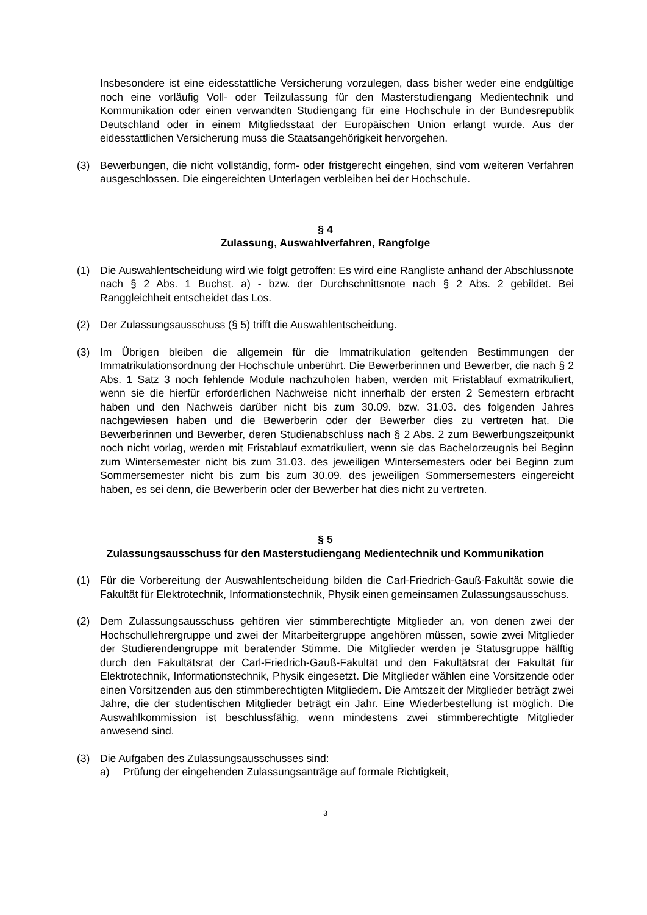Insbesondere ist eine eidesstattliche Versicherung vorzulegen, dass bisher weder eine endgültige noch eine vorläufig Voll- oder Teilzulassung für den Masterstudiengang Medientechnik und Kommunikation oder einen verwandten Studiengang für eine Hochschule in der Bundesrepublik Deutschland oder in einem Mitgliedsstaat der Europäischen Union erlangt wurde. Aus der eidesstattlichen Versicherung muss die Staatsangehörigkeit hervorgehen.
(3) Bewerbungen, die nicht vollständig, form- oder fristgerecht eingehen, sind vom weiteren Verfahren ausgeschlossen. Die eingereichten Unterlagen verbleiben bei der Hochschule.
§ 4
Zulassung, Auswahlverfahren, Rangfolge
(1) Die Auswahlentscheidung wird wie folgt getroffen: Es wird eine Rangliste anhand der Abschlussnote nach § 2 Abs. 1 Buchst. a) - bzw. der Durchschnittsnote nach § 2 Abs. 2 gebildet. Bei Ranggleichheit entscheidet das Los.
(2) Der Zulassungsausschuss (§ 5) trifft die Auswahlentscheidung.
(3) Im Übrigen bleiben die allgemein für die Immatrikulation geltenden Bestimmungen der Immatrikulationsordnung der Hochschule unberührt. Die Bewerberinnen und Bewerber, die nach § 2 Abs. 1 Satz 3 noch fehlende Module nachzuholen haben, werden mit Fristablauf exmatrikuliert, wenn sie die hierfür erforderlichen Nachweise nicht innerhalb der ersten 2 Semestern erbracht haben und den Nachweis darüber nicht bis zum 30.09. bzw. 31.03. des folgenden Jahres nachgewiesen haben und die Bewerberin oder der Bewerber dies zu vertreten hat. Die Bewerberinnen und Bewerber, deren Studienabschluss nach § 2 Abs. 2 zum Bewerbungszeitpunkt noch nicht vorlag, werden mit Fristablauf exmatrikuliert, wenn sie das Bachelorzeugnis bei Beginn zum Wintersemester nicht bis zum 31.03. des jeweiligen Wintersemesters oder bei Beginn zum Sommersemester nicht bis zum bis zum 30.09. des jeweiligen Sommersemesters eingereicht haben, es sei denn, die Bewerberin oder der Bewerber hat dies nicht zu vertreten.
§ 5
Zulassungsausschuss für den Masterstudiengang Medientechnik und Kommunikation
(1) Für die Vorbereitung der Auswahlentscheidung bilden die Carl-Friedrich-Gauß-Fakultät sowie die Fakultät für Elektrotechnik, Informationstechnik, Physik einen gemeinsamen Zulassungsausschuss.
(2) Dem Zulassungsausschuss gehören vier stimmberechtigte Mitglieder an, von denen zwei der Hochschullehrergruppe und zwei der Mitarbeitergruppe angehören müssen, sowie zwei Mitglieder der Studierendengruppe mit beratender Stimme. Die Mitglieder werden je Statusgruppe hälftig durch den Fakultätsrat der Carl-Friedrich-Gauß-Fakultät und den Fakultätsrat der Fakultät für Elektrotechnik, Informationstechnik, Physik eingesetzt. Die Mitglieder wählen eine Vorsitzende oder einen Vorsitzenden aus den stimmberechtigten Mitgliedern. Die Amtszeit der Mitglieder beträgt zwei Jahre, die der studentischen Mitglieder beträgt ein Jahr. Eine Wiederbestellung ist möglich. Die Auswahlkommission ist beschlussfähig, wenn mindestens zwei stimmberechtigte Mitglieder anwesend sind.
(3) Die Aufgaben des Zulassungsausschusses sind:
a) Prüfung der eingehenden Zulassungsanträge auf formale Richtigkeit,
3